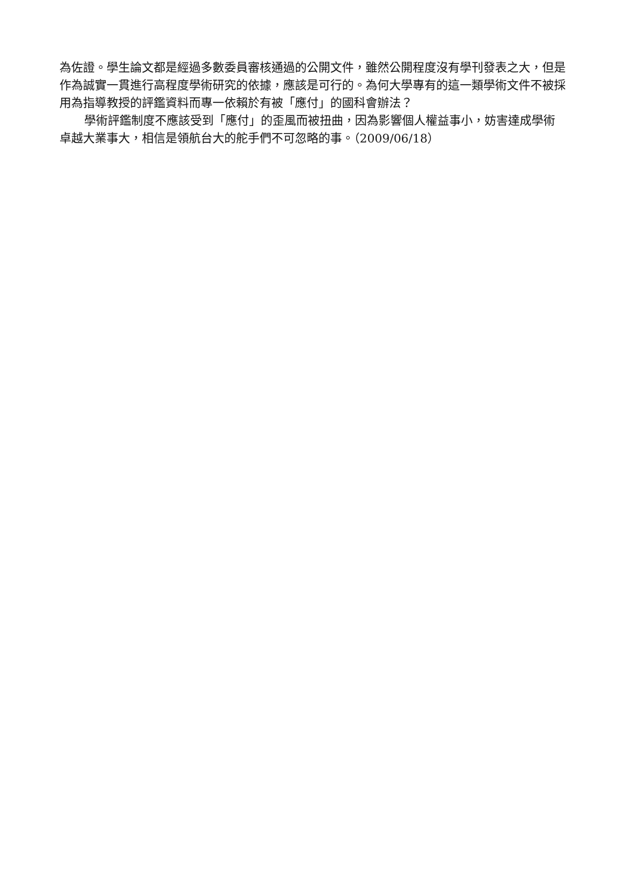為佐證。學生論文都是經過多數委員審核通過的公開文件，雖然公開程度沒有學刊發表之大，但是作為誠實一貫進行高程度學術研究的依據，應該是可行的。為何大學專有的這一類學術文件不被採用為指導教授的評鑑資料而專一依賴於有被「應付」的國科會辦法？
學術評鑑制度不應該受到「應付」的歪風而被扭曲，因為影響個人權益事小，妨害達成學術卓越大業事大，相信是領航台大的舵手們不可忽略的事。（2009/06/18）